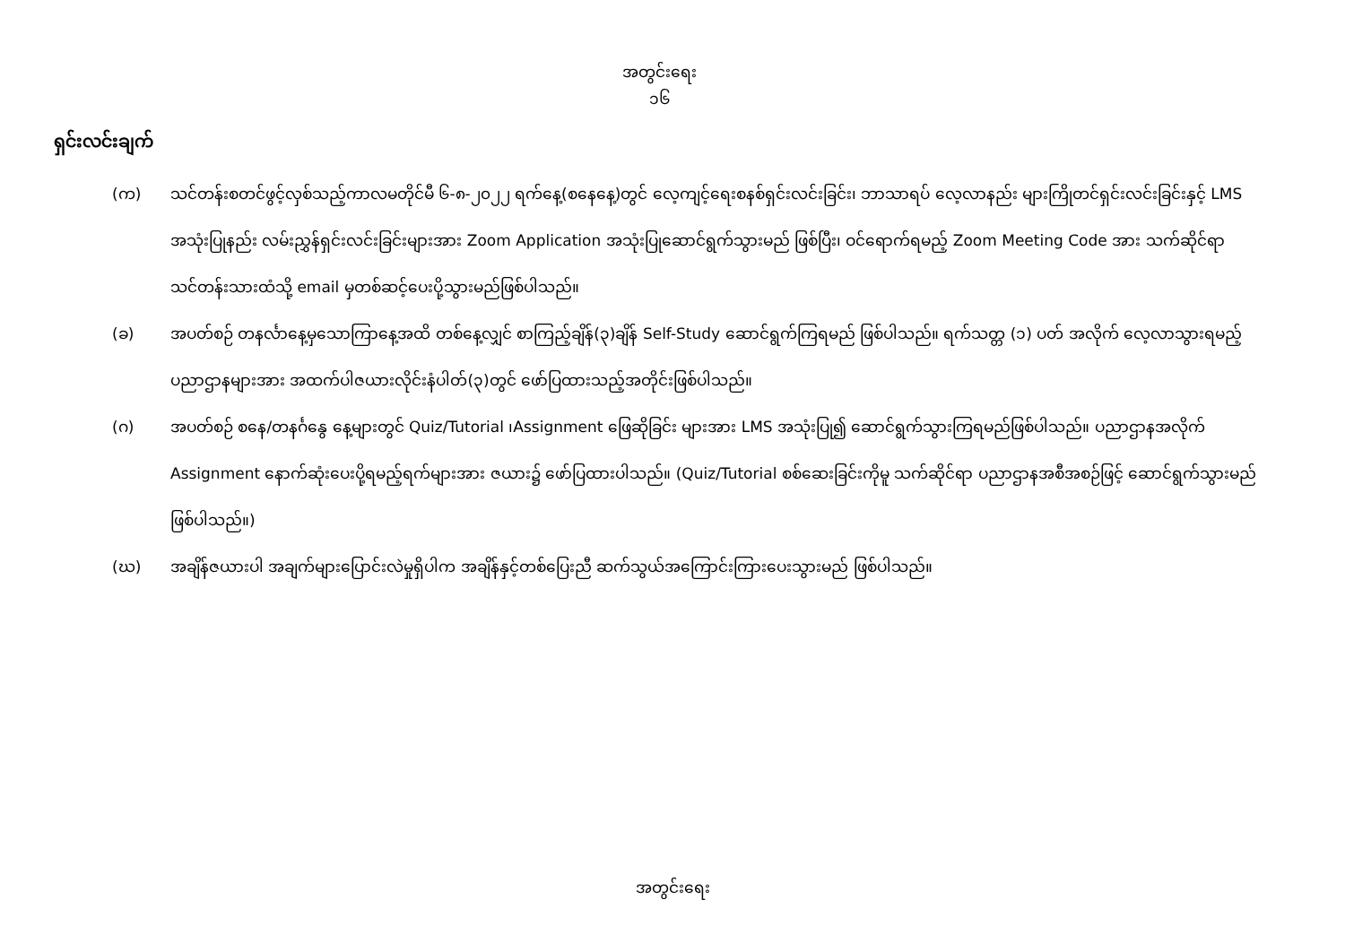အတွင်းရေး
၁၆
ရှင်းလင်းချက်
(က) သင်တန်းစတင်ဖွင့်လှစ်သည့်ကာလမတိုင်မီ ၆-၈-၂၀၂၂ ရက်နေ့(စနေနေ့)တွင် လေ့ကျင့်ရေးစနစ်ရှင်းလင်းခြင်း၊ ဘာသာရပ် လေ့လာနည်း များကြိုတင်ရှင်းလင်းခြင်းနှင့် LMS အသုံးပြုနည်း လမ်းညွှန်ရှင်းလင်းခြင်းများအား Zoom Application အသုံးပြုဆောင်ရွက်သွားမည် ဖြစ်ပြီး၊ ဝင်ရောက်ရမည့် Zoom Meeting Code အား သက်ဆိုင်ရာ သင်တန်းသားထံသို့ email မှတစ်ဆင့်ပေးပို့သွားမည်ဖြစ်ပါသည်။
(ခ) အပတ်စဉ် တနင်္လာနေ့မှသောကြာနေ့အထိ တစ်နေ့လျှင် စာကြည့်ချိန်(၃)ချိန် Self-Study ဆောင်ရွက်ကြရမည် ဖြစ်ပါသည်။ ရက်သတ္တ (၁) ပတ် အလိုက် လေ့လာသွားရမည့် ပညာဌာနများအား အထက်ပါဇယားလိုင်းနံပါတ်(၃)တွင် ဖော်ပြထားသည့်အတိုင်းဖြစ်ပါသည်။
(ဂ) အပတ်စဉ် စနေ/တနင်္ဂနွေ နေ့များတွင် Quiz/Tutorial ၊Assignment ဖြေဆိုခြင်း များအား LMS အသုံးပြု၍ ဆောင်ရွက်သွားကြရမည်ဖြစ်ပါသည်။ ပညာဌာနအလိုက် Assignment နောက်ဆုံးပေးပို့ရမည့်ရက်များအား ဇယား၌ ဖော်ပြထားပါသည်။ (Quiz/Tutorial စစ်ဆေးခြင်းကိုမူ သက်ဆိုင်ရာ ပညာဌာနအစီအစဉ်ဖြင့် ဆောင်ရွက်သွားမည်ဖြစ်ပါသည်။)
(ဃ) အချိန်ဇယားပါ အချက်များပြောင်းလဲမှုရှိပါက အချိန်နှင့်တစ်ပြေးညီ ဆက်သွယ်အကြောင်းကြားပေးသွားမည် ဖြစ်ပါသည်။
အတွင်းရေး